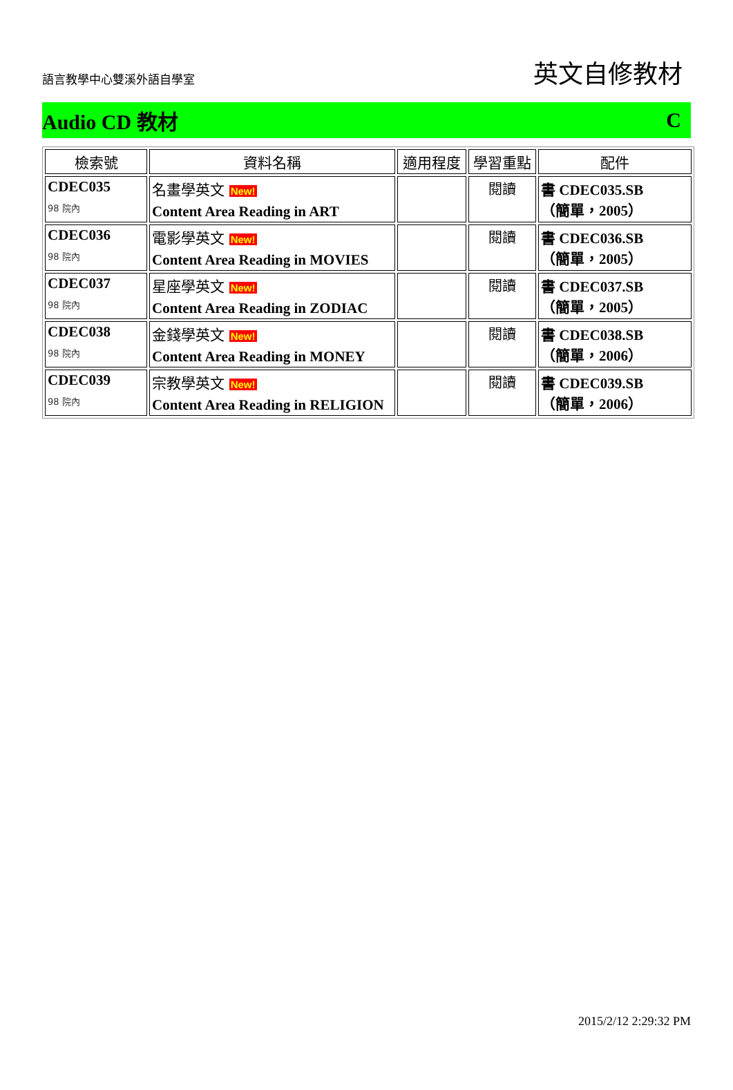語言教學中心雙溪外語自學室
英文自修教材
Audio CD 教材 C
| 檢索號 | 資料名稱 | 適用程度 | 學習重點 | 配件 |
| --- | --- | --- | --- | --- |
| CDEC035 98 院內 | 名畫學英文 New! Content Area Reading in ART | | 閱讀 | 書 CDEC035.SB （簡單，2005） |
| CDEC036 98 院內 | 電影學英文 New! Content Area Reading in MOVIES | | 閱讀 | 書 CDEC036.SB （簡單，2005） |
| CDEC037 98 院內 | 星座學英文 New! Content Area Reading in ZODIAC | | 閱讀 | 書 CDEC037.SB （簡單，2005） |
| CDEC038 98 院內 | 金錢學英文 New! Content Area Reading in MONEY | | 閱讀 | 書 CDEC038.SB （簡單，2006） |
| CDEC039 98 院內 | 宗教學英文 New! Content Area Reading in RELIGION | | 閱讀 | 書 CDEC039.SB （簡單，2006） |
2015/2/12 2:29:32 PM